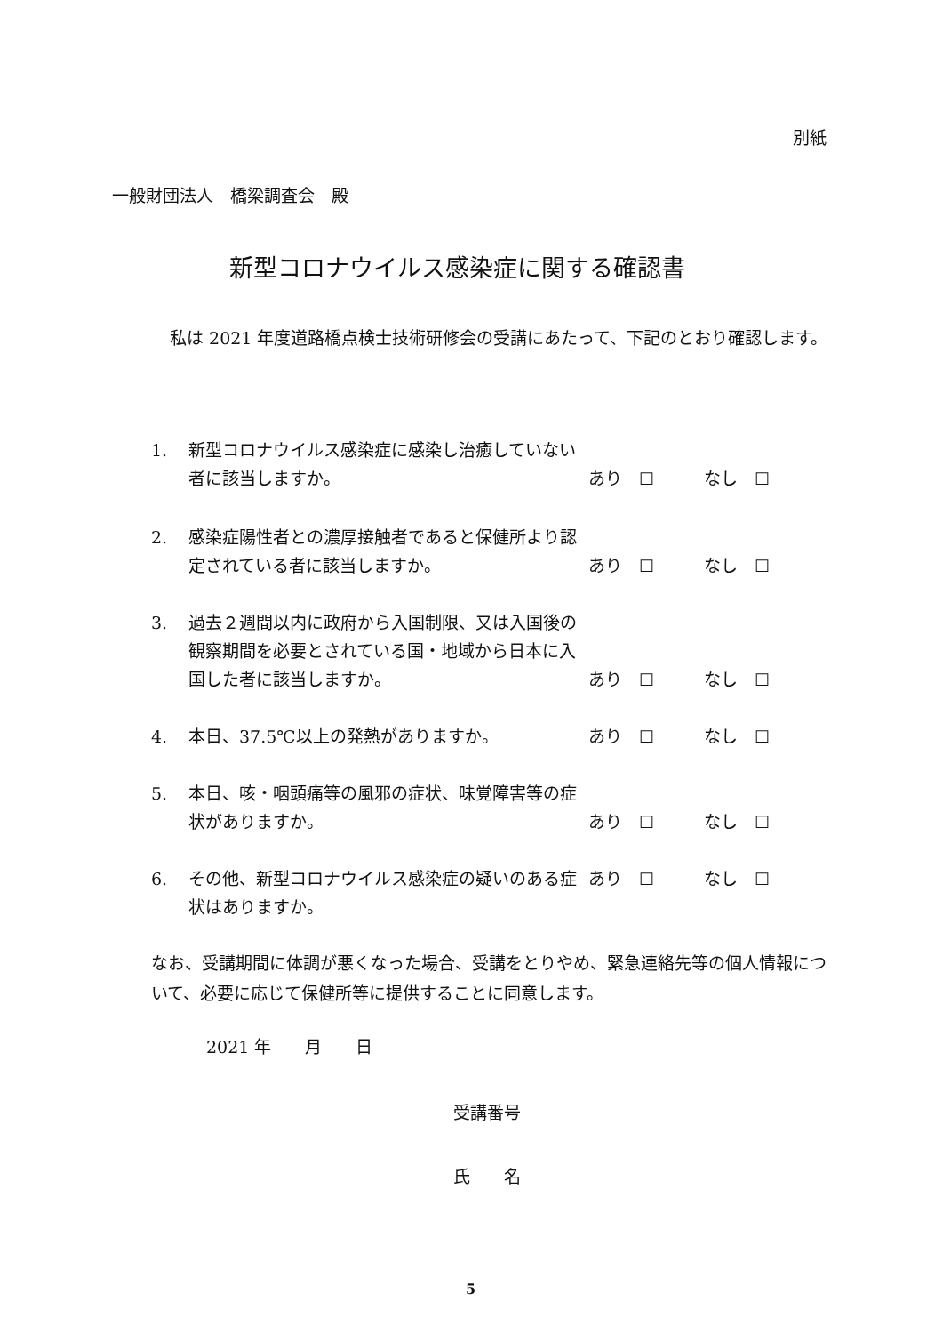別紙
一般財団法人　橋梁調査会　殿
新型コロナウイルス感染症に関する確認書
　私は 2021 年度道路橋点検士技術研修会の受講にあたって、下記のとおり確認します。
1. 新型コロナウイルス感染症に感染し治癒していない者に該当しますか。
あり　☐ なし　☐
2. 感染症陽性者との濃厚接触者であると保健所より認定されている者に該当しますか。
あり　☐ なし　☐
3. 過去２週間以内に政府から入国制限、又は入国後の観察期間を必要とされている国・地域から日本に入国した者に該当しますか。
あり　☐ なし　☐
4. 本日、37.5℃以上の発熱がありますか。 あり　☐ なし　☐
5. 本日、咳・咽頭痛等の風邪の症状、味覚障害等の症状がありますか。
あり　☐ なし　☐
6. その他、新型コロナウイルス感染症の疑いのある症状はありますか。
あり　☐ なし　☐
なお、受講期間に体調が悪くなった場合、受講をとりやめ、緊急連絡先等の個人情報について、必要に応じて保健所等に提供することに同意します。
2021 年　　月　　日
受講番号
氏　　名
5